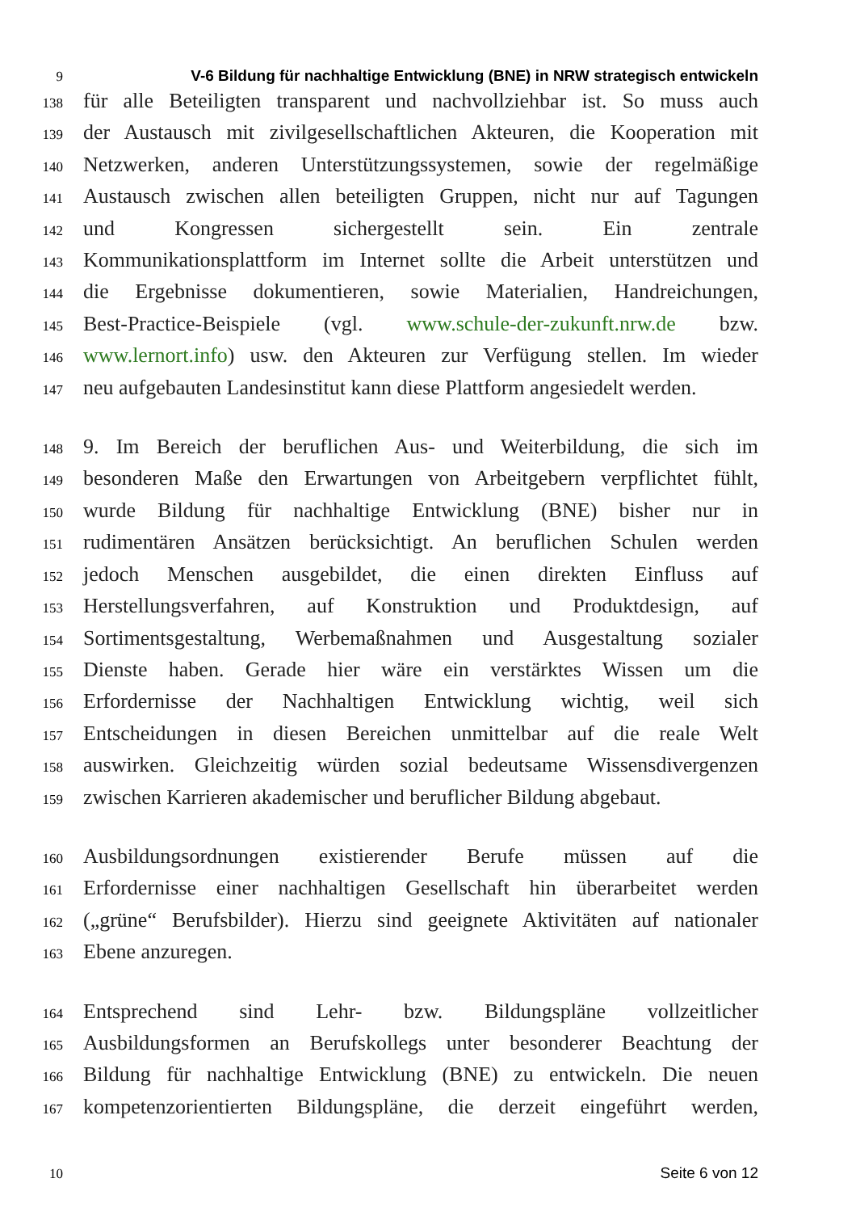9 V-6 Bildung für nachhaltige Entwicklung (BNE) in NRW strategisch entwickeln
138
für alle Beteiligten transparent und nachvollziehbar ist. So muss auch
139
der Austausch mit zivilgesellschaftlichen Akteuren, die Kooperation mit
140
Netzwerken, anderen Unterstützungssystemen, sowie der regelmäßige
141
Austausch zwischen allen beteiligten Gruppen, nicht nur auf Tagungen
142
und Kongressen sichergestellt sein. Ein zentrale
143
Kommunikationsplattform im Internet sollte die Arbeit unterstützen und
144
die Ergebnisse dokumentieren, sowie Materialien, Handreichungen,
145
Best-Practice-Beispiele (vgl. www.schule-der-zukunft.nrw.de bzw.
146
www.lernort.info) usw. den Akteuren zur Verfügung stellen. Im wieder
147
neu aufgebauten Landesinstitut kann diese Plattform angesiedelt werden.
148
9. Im Bereich der beruflichen Aus- und Weiterbildung, die sich im
149
besonderen Maße den Erwartungen von Arbeitgebern verpflichtet fühlt,
150
wurde Bildung für nachhaltige Entwicklung (BNE) bisher nur in
151
rudimentären Ansätzen berücksichtigt. An beruflichen Schulen werden
152
jedoch Menschen ausgebildet, die einen direkten Einfluss auf
153
Herstellungsverfahren, auf Konstruktion und Produktdesign, auf
154
Sortimentsgestaltung, Werbemaßnahmen und Ausgestaltung sozialer
155
Dienste haben. Gerade hier wäre ein verstärktes Wissen um die
156
Erfordernisse der Nachhaltigen Entwicklung wichtig, weil sich
157
Entscheidungen in diesen Bereichen unmittelbar auf die reale Welt
158
auswirken. Gleichzeitig würden sozial bedeutsame Wissensdivergenzen
159
zwischen Karrieren akademischer und beruflicher Bildung abgebaut.
160
Ausbildungsordnungen existierender Berufe müssen auf die
161
Erfordernisse einer nachhaltigen Gesellschaft hin überarbeitet werden
162
(„grüne“ Berufsbilder). Hierzu sind geeignete Aktivitäten auf nationaler
163
Ebene anzuregen.
164
Entsprechend sind Lehr- bzw. Bildungspläne vollzeitlicher
165
Ausbildungsformen an Berufskollegs unter besonderer Beachtung der
166
Bildung für nachhaltige Entwicklung (BNE) zu entwickeln. Die neuen
167
kompetenzorientierten Bildungspläne, die derzeit eingeführt werden,
10 Seite 6 von 12